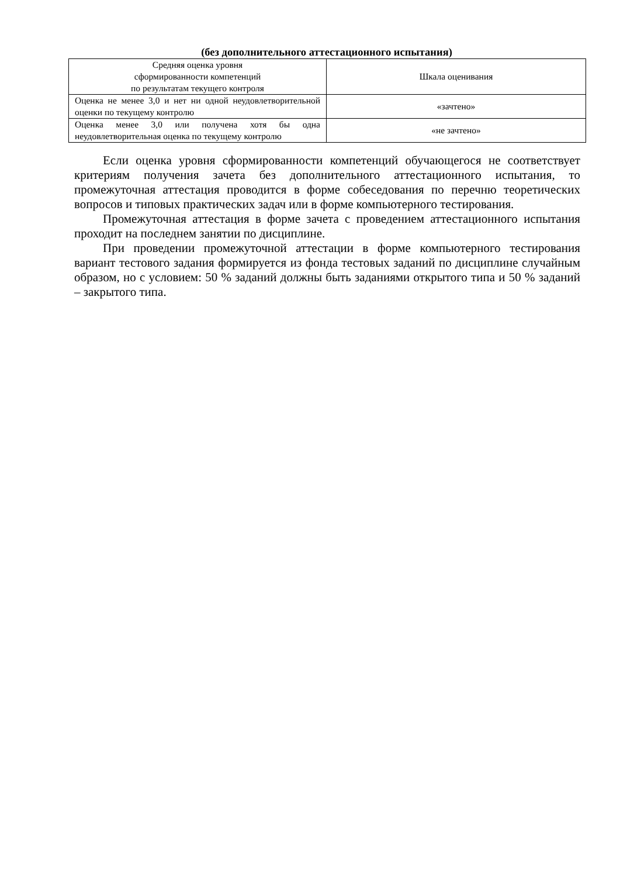(без дополнительного аттестационного испытания)
| Средняя оценка уровня сформированности компетенций по результатам текущего контроля | Шкала оценивания |
| --- | --- |
| Оценка не менее 3,0 и нет ни одной неудовлетворительной оценки по текущему контролю | «зачтено» |
| Оценка менее 3,0 или получена хотя бы одна неудовлетворительная оценка по текущему контролю | «не зачтено» |
Если оценка уровня сформированности компетенций обучающегося не соответствует критериям получения зачета без дополнительного аттестационного испытания, то промежуточная аттестация проводится в форме собеседования по перечню теоретических вопросов и типовых практических задач или в форме компьютерного тестирования.
Промежуточная аттестация в форме зачета с проведением аттестационного испытания проходит на последнем занятии по дисциплине.
При проведении промежуточной аттестации в форме компьютерного тестирования вариант тестового задания формируется из фонда тестовых заданий по дисциплине случайным образом, но с условием: 50 % заданий должны быть заданиями открытого типа и 50 % заданий – закрытого типа.